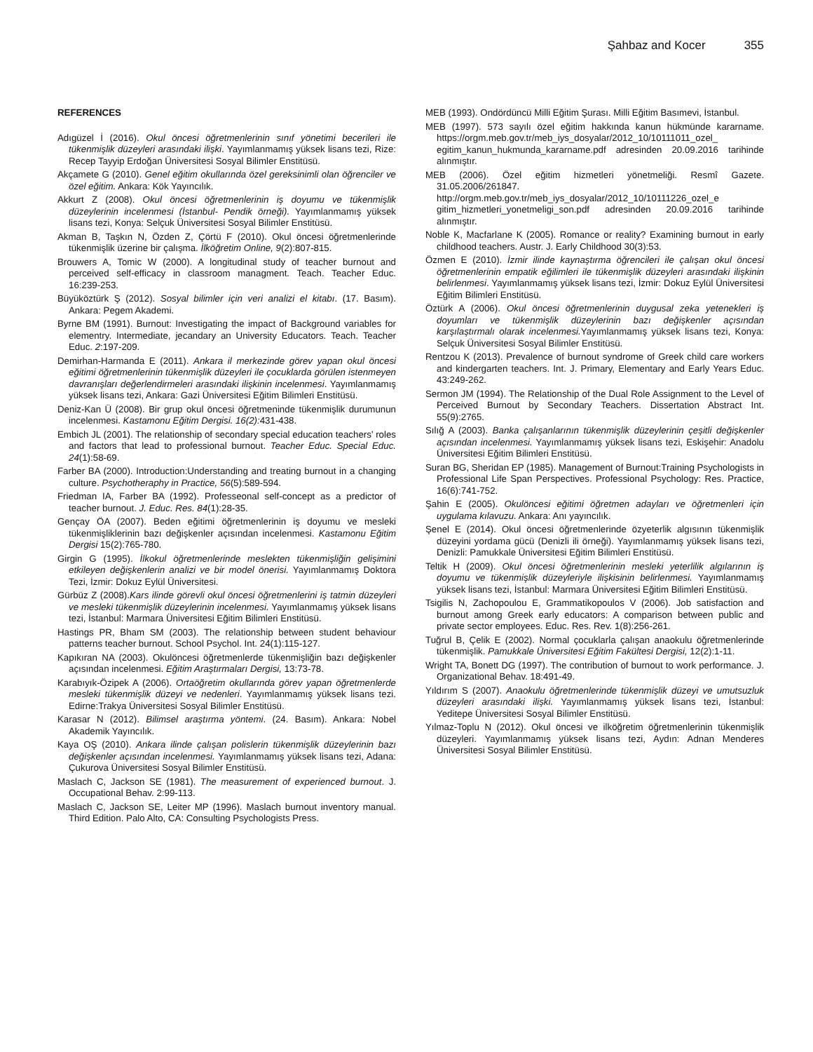Şahbaz and Kocer 355
REFERENCES
Adıgüzel İ (2016). Okul öncesi öğretmenlerinin sınıf yönetimi becerileri ile tükenmişlik düzeyleri arasındaki ilişki. Yayımlanmamış yüksek lisans tezi, Rize: Recep Tayyip Erdoğan Üniversitesi Sosyal Bilimler Enstitüsü.
Akçamete G (2010). Genel eğitim okullarında özel gereksinimli olan öğrenciler ve özel eğitim. Ankara: Kök Yayıncılık.
Akkurt Z (2008). Okul öncesi öğretmenlerinin iş doyumu ve tükenmişlik düzeylerinin incelenmesi (İstanbul- Pendik örneği). Yayımlanmamış yüksek lisans tezi, Konya: Selçuk Üniversitesi Sosyal Bilimler Enstitüsü.
Akman B, Taşkın N, Özden Z, Çörtü F (2010). Okul öncesi öğretmenlerinde tükenmişlik üzerine bir çalışma. İlköğretim Online, 9(2):807-815.
Brouwers A, Tomic W (2000). A longitudinal study of teacher burnout and perceived self-efficacy in classroom managment. Teach. Teacher Educ. 16:239-253.
Büyüköztürk Ş (2012). Sosyal bilimler için veri analizi el kitabı. (17. Basım). Ankara: Pegem Akademi.
Byrne BM (1991). Burnout: Investigating the impact of Background variables for elementry. Intermediate, jecandary an University Educators. Teach. Teacher Educ. 2:197-209.
Demirhan-Harmanda E (2011). Ankara il merkezinde görev yapan okul öncesi eğitimi öğretmenlerinin tükenmişlik düzeyleri ile çocuklarda görülen istenmeyen davranışları değerlendirmeleri arasındaki ilişkinin incelenmesi. Yayımlanmamış yüksek lisans tezi, Ankara: Gazi Üniversitesi Eğitim Bilimleri Enstitüsü.
Deniz-Kan Ü (2008). Bir grup okul öncesi öğretmeninde tükenmişlik durumunun incelenmesi. Kastamonu Eğitim Dergisi. 16(2): 431-438.
Embich JL (2001). The relationship of secondary special education teachers’ roles and factors that lead to professional burnout. Teacher Educ. Special Educ. 24(1):58-69.
Farber BA (2000). Introduction:Understanding and treating burnout in a changing culture. Psychotheraphy in Practice, 56(5):589-594.
Friedman IA, Farber BA (1992). Professeonal self-concept as a predictor of teacher burnout. J. Educ. Res. 84(1):28-35.
Gençay ÖA (2007). Beden eğitimi öğretmenlerinin iş doyumu ve mesleki tükenmişliklerinin bazı değişkenler açısından incelenmesi. Kastamonu Eğitim Dergisi 15(2):765-780.
Girgin G (1995). İlkokul öğretmenlerinde meslekten tükenmişliğin gelişimini etkileyen değişkenlerin analizi ve bir model önerisi. Yayımlanmamış Doktora Tezi, İzmir: Dokuz Eylül Üniversitesi.
Gürbüz Z (2008).Kars ilinde görevli okul öncesi öğretmenlerini iş tatmin düzeyleri ve mesleki tükenmişlik düzeylerinin incelenmesi. Yayımlanmamış yüksek lisans tezi, İstanbul: Marmara Üniversitesi Eğitim Bilimleri Enstitüsü.
Hastings PR, Bham SM (2003). The relationship between student behaviour patterns teacher burnout. School Psychol. Int. 24(1):115-127.
Kapıkıran NA (2003). Okulöncesi öğretmenlerde tükenmişliğin bazı değişkenler açısından incelenmesi. Eğitim Araştırmaları Dergisi, 13:73-78.
Karabıyık-Özipek A (2006). Ortaöğretim okullarında görev yapan öğretmenlerde mesleki tükenmişlik düzeyi ve nedenleri. Yayımlanmamış yüksek lisans tezi. Edirne:Trakya Üniversitesi Sosyal Bilimler Enstitüsü.
Karasar N (2012). Bilimsel araştırma yöntemi. (24. Basım). Ankara: Nobel Akademik Yayıncılık.
Kaya OŞ (2010). Ankara ilinde çalışan polislerin tükenmişlik düzeylerinin bazı değişkenler açısından incelenmesi. Yayımlanmamış yüksek lisans tezi, Adana: Çukurova Üniversitesi Sosyal Bilimler Enstitüsü.
Maslach C, Jackson SE (1981). The measurement of experienced burnout. J. Occupational Behav. 2:99-113.
Maslach C, Jackson SE, Leiter MP (1996). Maslach burnout inventory manual. Third Edition. Palo Alto, CA: Consulting Psychologists Press.
MEB (1993). Ondördüncü Milli Eğitim Şurası. Milli Eğitim Basımevi, İstanbul.
MEB (1997). 573 sayılı özel eğitim hakkında kanun hükmünde kararname. https://orgm.meb.gov.tr/meb_iys_dosyalar/2012_10/10111011_ozel_ egitim_kanun_hukmunda_kararname.pdf adresinden 20.09.2016 tarihinde alınmıştır.
MEB (2006). Özel eğitim hizmetleri yönetmeliği. Resmî Gazete. 31.05.2006/261847. http://orgm.meb.gov.tr/meb_iys_dosyalar/2012_10/10111226_ozel_e gitim_hizmetleri_yonetmeligi_son.pdf adresinden 20.09.2016 tarihinde alınmıştır.
Noble K, Macfarlane K (2005). Romance or reality? Examining burnout in early childhood teachers. Austr. J. Early Childhood 30(3):53.
Özmen E (2010). İzmir ilinde kaynaştırma öğrencileri ile çalışan okul öncesi öğretmenlerinin empatik eğilimleri ile tükenmişlik düzeyleri arasındaki ilişkinin belirlenmesi. Yayımlanmamış yüksek lisans tezi, İzmir: Dokuz Eylül Üniversitesi Eğitim Bilimleri Enstitüsü.
Öztürk A (2006). Okul öncesi öğretmenlerinin duygusal zeka yetenekleri iş doyumları ve tükenmişlik düzeylerinin bazı değişkenler açısından karşılaştırmalı olarak incelenmesi. Yayımlanmamış yüksek lisans tezi, Konya: Selçuk Üniversitesi Sosyal Bilimler Enstitüsü.
Rentzou K (2013). Prevalence of burnout syndrome of Greek child care workers and kindergarten teachers. Int. J. Primary, Elementary and Early Years Educ. 43:249-262.
Sermon JM (1994). The Relationship of the Dual Role Assignment to the Level of Perceived Burnout by Secondary Teachers. Dissertation Abstract Int. 55(9):2765.
Sılığ A (2003). Banka çalışanlarının tükenmişlik düzeylerinin çeşitli değişkenler açısından incelenmesi. Yayımlanmamış yüksek lisans tezi, Eskişehir: Anadolu Üniversitesi Eğitim Bilimleri Enstitüsü.
Suran BG, Sheridan EP (1985). Management of Burnout:Training Psychologists in Professional Life Span Perspectives. Professional Psychology: Res. Practice, 16(6):741-752.
Şahin E (2005). Okulöncesi eğitimi öğretmen adayları ve öğretmenleri için uygulama kılavuzu. Ankara: Anı yayıncılık.
Şenel E (2014). Okul öncesi öğretmenlerinde özyeterlik algısının tükenmişlik düzeyini yordama gücü (Denizli ili örneği). Yayımlanmamış yüksek lisans tezi, Denizli: Pamukkale Üniversitesi Eğitim Bilimleri Enstitüsü.
Teltik H (2009). Okul öncesi öğretmenlerinin mesleki yeterlilik algılarının iş doyumu ve tükenmişlik düzeyleriyle ilişkisinin belirlenmesi. Yayımlanmamış yüksek lisans tezi, İstanbul: Marmara Üniversitesi Eğitim Bilimleri Enstitüsü.
Tsigilis N, Zachopoulou E, Grammatikopoulos V (2006). Job satisfaction and burnout among Greek early educators: A comparison between public and private sector employees. Educ. Res. Rev. 1(8):256-261.
Tuğrul B, Çelik E (2002). Normal çocuklarla çalışan anaokulu öğretmenlerinde tükenmişlik. Pamukkale Üniversitesi Eğitim Fakültesi Dergisi, 12(2):1-11.
Wright TA, Bonett DG (1997). The contribution of burnout to work performance. J. Organizational Behav. 18:491-49.
Yıldırım S (2007). Anaokulu öğretmenlerinde tükenmişlik düzeyi ve umutsuzluk düzeyleri arasındaki ilişki. Yayımlanmamış yüksek lisans tezi, İstanbul: Yeditepe Üniversitesi Sosyal Bilimler Enstitüsü.
Yılmaz-Toplu N (2012). Okul öncesi ve ilköğretim öğretmenlerinin tükenmişlik düzeyleri. Yayımlanmamış yüksek lisans tezi, Aydın: Adnan Menderes Üniversitesi Sosyal Bilimler Enstitüsü.